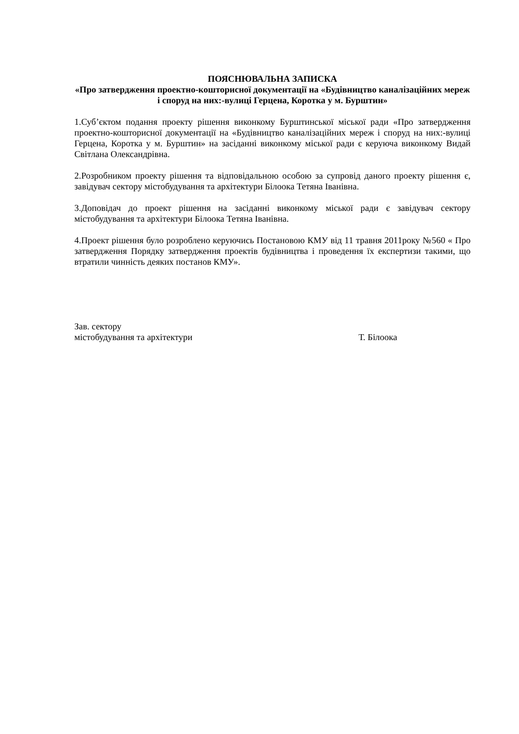ПОЯСНЮВАЛЬНА ЗАПИСКА
«Про затвердження проектно-кошторисної документації на «Будівництво каналізаційних мереж і споруд на них:-вулиці Герцена, Коротка у м. Бурштин»
1.Суб’єктом подання проекту рішення виконкому Бурштинської міської ради «Про затвердження проектно-кошторисної документації на «Будівництво каналізаційних мереж і споруд на них:-вулиці Герцена, Коротка у м. Бурштин» на засіданні виконкому міської ради є керуюча виконкому Видай Світлана Олександрівна.
2.Розробником проекту рішення та відповідальною особою за супровід даного проекту рішення є, завідувач сектору містобудування та архітектури Білоока Тетяна Іванівна.
3.Доповідач до проект рішення на засіданні виконкому міської ради є завідувач сектору містобудування та архітектури Білоока Тетяна Іванівна.
4.Проект рішення було розроблено керуючись Постановою КМУ від 11 травня 2011року №560 « Про затвердження Порядку затвердження проектів будівництва і проведення їх експертизи такими, що втратили чинність деяких постанов КМУ».
Зав. сектору
містобудування та архітектури
Т. Білоока